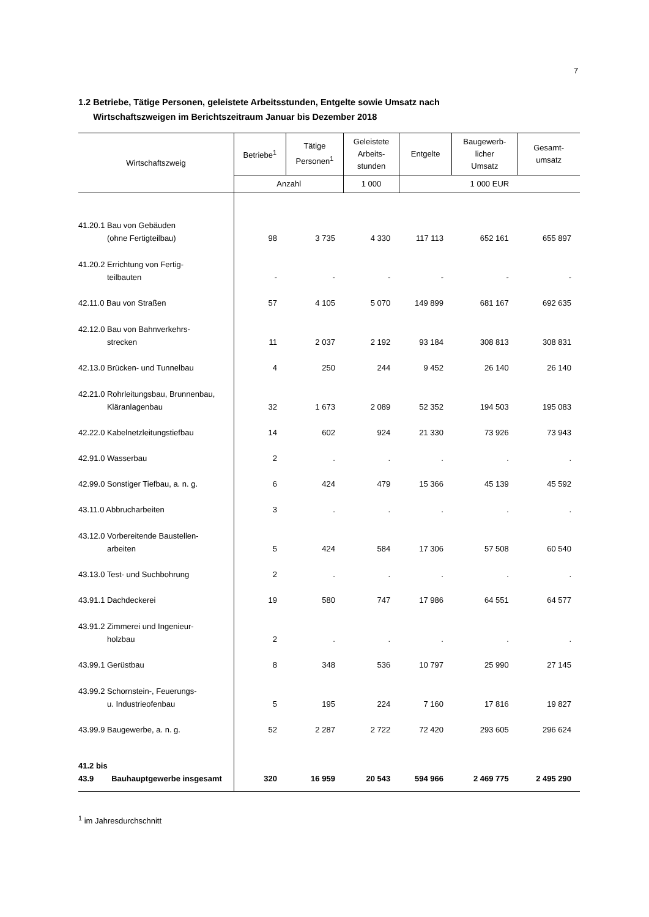7
1.2 Betriebe, Tätige Personen, geleistete Arbeitsstunden, Entgelte sowie Umsatz nach
Wirtschaftszweigen im Berichtszeitraum Januar bis Dezember 2018
| Wirtschaftszweig | Betriebe<sup>1</sup> | Tätige Personen<sup>1</sup> | Geleistete Arbeits- stunden | Entgelte | Baugewerb- licher Umsatz | Gesamt- umsatz |
| --- | --- | --- | --- | --- | --- | --- |
| | Anzahl | | 1 000 | 1 000 EUR | | |
| 41.20.1 Bau von Gebäuden (ohne Fertigteilbau) | 98 | 3 735 | 4 330 | 117 113 | 652 161 | 655 897 |
| 41.20.2 Errichtung von Fertig- teilbauten | - | - | - | - | - | - |
| 42.11.0 Bau von Straßen | 57 | 4 105 | 5 070 | 149 899 | 681 167 | 692 635 |
| 42.12.0 Bau von Bahnverkehrs- strecken | 11 | 2 037 | 2 192 | 93 184 | 308 813 | 308 831 |
| 42.13.0 Brücken- und Tunnelbau | 4 | 250 | 244 | 9 452 | 26 140 | 26 140 |
| 42.21.0 Rohrleitungsbau, Brunnenbau, Kläranlagenbau | 32 | 1 673 | 2 089 | 52 352 | 194 503 | 195 083 |
| 42.22.0 Kabelnetzleitungstiefbau | 14 | 602 | 924 | 21 330 | 73 926 | 73 943 |
| 42.91.0 Wasserbau | 2 | . | . | . | . | . |
| 42.99.0 Sonstiger Tiefbau, a. n. g. | 6 | 424 | 479 | 15 366 | 45 139 | 45 592 |
| 43.11.0 Abbrucharbeiten | 3 | . | . | . | . | . |
| 43.12.0 Vorbereitende Baustellen- arbeiten | 5 | 424 | 584 | 17 306 | 57 508 | 60 540 |
| 43.13.0 Test- und Suchbohrung | 2 | . | . | . | . | . |
| 43.91.1 Dachdeckerei | 19 | 580 | 747 | 17 986 | 64 551 | 64 577 |
| 43.91.2 Zimmerei und Ingenieur- holzbau | 2 | . | . | . | . | . |
| 43.99.1 Gerüstbau | 8 | 348 | 536 | 10 797 | 25 990 | 27 145 |
| 43.99.2 Schornstein-, Feuerungs- u. Industrieofenbau | 5 | 195 | 224 | 7 160 | 17 816 | 19 827 |
| 43.99.9 Baugewerbe, a. n. g. | 52 | 2 287 | 2 722 | 72 420 | 293 605 | 296 624 |
| 41.2 bis 43.9 Bauhauptgewerbe insgesamt | 320 | 16 959 | 20 543 | 594 966 | 2 469 775 | 2 495 290 |
<sup>1</sup> im Jahresdurchschnitt